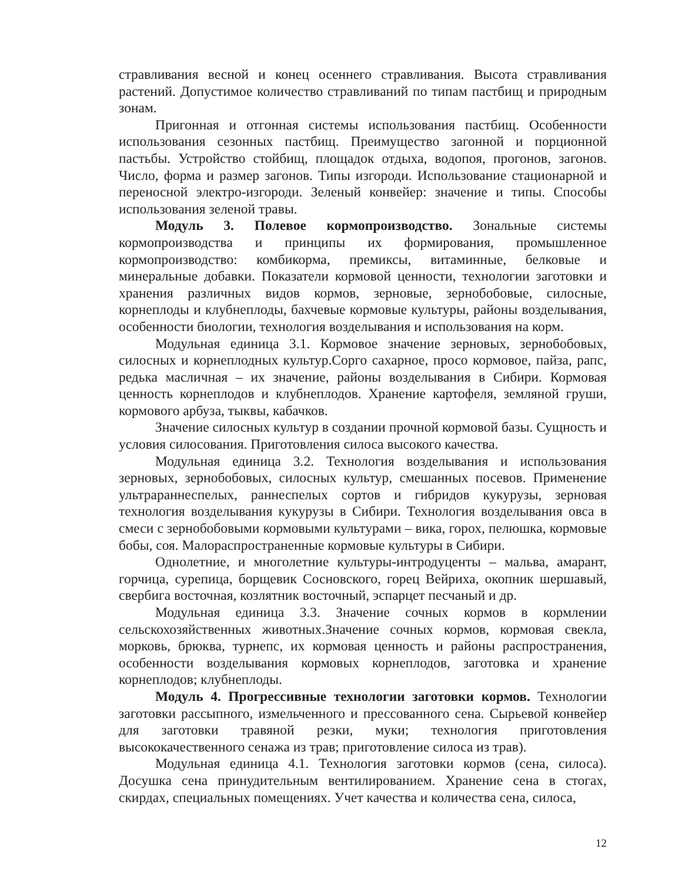стравливания весной и конец осеннего стравливания. Высота стравливания растений. Допустимое количество стравливаний по типам пастбищ и природным зонам.
Пригонная и отгонная системы использования пастбищ. Особенности использования сезонных пастбищ. Преимущество загонной и порционной пастьбы. Устройство стойбищ, площадок отдыха, водопоя, прогонов, загонов. Число, форма и размер загонов. Типы изгороди. Использование стационарной и переносной электро-изгороди. Зеленый конвейер: значение и типы. Способы использования зеленой травы.
Модуль 3. Полевое кормопроизводство. Зональные системы кормопроизводства и принципы их формирования, промышленное кормопроизводство: комбикорма, премиксы, витаминные, белковые и минеральные добавки. Показатели кормовой ценности, технологии заготовки и хранения различных видов кормов, зерновые, зернобобовые, силосные, корнеплоды и клубнеплоды, бахчевые кормовые культуры, районы возделывания, особенности биологии, технология возделывания и использования на корм.
Модульная единица 3.1. Кормовое значение зерновых, зернобобовых, силосных и корнеплодных культур.Сорго сахарное, просо кормовое, пайза, рапс, редька масличная – их значение, районы возделывания в Сибири. Кормовая ценность корнеплодов и клубнеплодов. Хранение картофеля, земляной груши, кормового арбуза, тыквы, кабачков.
Значение силосных культур в создании прочной кормовой базы. Сущность и условия силосования. Приготовления силоса высокого качества.
Модульная единица 3.2. Технология возделывания и использования зерновых, зернобобовых, силосных культур, смешанных посевов. Применение ультрараннеспелых, раннеспелых сортов и гибридов кукурузы, зерновая технология возделывания кукурузы в Сибири. Технология возделывания овса в смеси с зернобобовыми кормовыми культурами – вика, горох, пелюшка, кормовые бобы, соя. Малораспространенные кормовые культуры в Сибири.
Однолетние, и многолетние культуры-интродуценты – мальва, амарант, горчица, сурепица, борщевик Сосновского, горец Вейриха, окопник шершавый, свербига восточная, козлятник восточный, эспарцет песчаный и др.
Модульная единица 3.3. Значение сочных кормов в кормлении сельскохозяйственных животных.Значение сочных кормов, кормовая свекла, морковь, брюква, турнепс, их кормовая ценность и районы распространения, особенности возделывания кормовых корнеплодов, заготовка и хранение корнеплодов; клубнеплоды.
Модуль 4. Прогрессивные технологии заготовки кормов. Технологии заготовки рассыпного, измельченного и прессованного сена. Сырьевой конвейер для заготовки травяной резки, муки; технология приготовления высококачественного сенажа из трав; приготовление силоса из трав).
Модульная единица 4.1. Технология заготовки кормов (сена, силоса). Досушка сена принудительным вентилированием. Хранение сена в стогах, скирдах, специальных помещениях. Учет качества и количества сена, силоса,
12